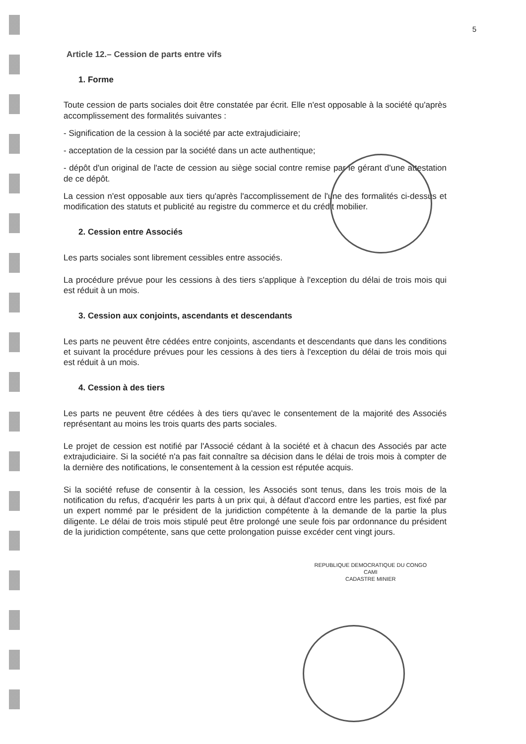5
Article 12.– Cession de parts entre vifs
1. Forme
Toute cession de parts sociales doit être constatée par écrit. Elle n'est opposable à la société qu'après accomplissement des formalités suivantes :
- Signification de la cession à la société par acte extrajudiciaire;
- acceptation de la cession par la société dans un acte authentique;
- dépôt d'un original de l'acte de cession au siège social contre remise par le gérant d'une attestation de ce dépôt.
La cession n'est opposable aux tiers qu'après l'accomplissement de l'une des formalités ci-dessus et modification des statuts et publicité au registre du commerce et du crédit mobilier.
2. Cession entre Associés
Les parts sociales sont librement cessibles entre associés.
La procédure prévue pour les cessions à des tiers s'applique à l'exception du délai de trois mois qui est réduit à un mois.
3. Cession aux conjoints, ascendants et descendants
Les parts ne peuvent être cédées entre conjoints, ascendants et descendants que dans les conditions et suivant la procédure prévues pour les cessions à des tiers à l'exception du délai de trois mois qui est réduit à un mois.
4. Cession à des tiers
Les parts ne peuvent être cédées à des tiers qu'avec le consentement de la majorité des Associés représentant au moins les trois quarts des parts sociales.
Le projet de cession est notifié par l'Associé cédant à la société et à chacun des Associés par acte extrajudiciaire. Si la société n'a pas fait connaître sa décision dans le délai de trois mois à compter de la dernière des notifications, le consentement à la cession est réputée acquis.
Si la société refuse de consentir à la cession, les Associés sont tenus, dans les trois mois de la notification du refus, d'acquérir les parts à un prix qui, à défaut d'accord entre les parties, est fixé par un expert nommé par le président de la juridiction compétente à la demande de la partie la plus diligente. Le délai de trois mois stipulé peut être prolongé une seule fois par ordonnance du président de la juridiction compétente, sans que cette prolongation puisse excéder cent vingt jours.
REPUBLIQUE DEMOCRATIQUE DU CONGO
CAMI
CADASTRE MINIER